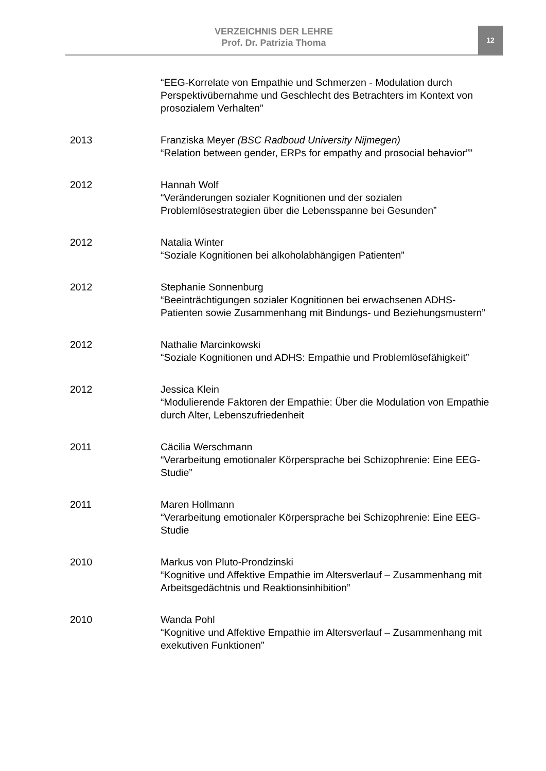VERZEICHNIS DER LEHRE
Prof. Dr. Patrizia Thoma
12
“EEG-Korrelate von Empathie und Schmerzen - Modulation durch Perspektivübernahme und Geschlecht des Betrachters im Kontext von prosozialem Verhalten”
2013 Franziska Meyer (BSC Radboud University Nijmegen)
“Relation between gender, ERPs for empathy and prosocial behavior””
2012 Hannah Wolf
“Veränderungen sozialer Kognitionen und der sozialen Problemlösestrategien über die Lebensspanne bei Gesunden”
2012 Natalia Winter
“Soziale Kognitionen bei alkoholabhängigen Patienten”
2012 Stephanie Sonnenburg
“Beeinträchtigungen sozialer Kognitionen bei erwachsenen ADHS-Patienten sowie Zusammenhang mit Bindungs- und Beziehungsmustern”
2012 Nathalie Marcinkowski
“Soziale Kognitionen und ADHS: Empathie und Problemlösefähigkeit”
2012 Jessica Klein
“Modulierende Faktoren der Empathie: Über die Modulation von Empathie durch Alter, Lebenszufriedenheit
2011 Cäcilia Werschmann
“Verarbeitung emotionaler Körpersprache bei Schizophrenie: Eine EEG-Studie”
2011 Maren Hollmann
“Verarbeitung emotionaler Körpersprache bei Schizophrenie: Eine EEG-Studie
2010 Markus von Pluto-Prondzinski
“Kognitive und Affektive Empathie im Altersverlauf – Zusammenhang mit Arbeitsgedächtnis und Reaktionsinhibition”
2010 Wanda Pohl
“Kognitive und Affektive Empathie im Altersverlauf – Zusammenhang mit exekutiven Funktionen”